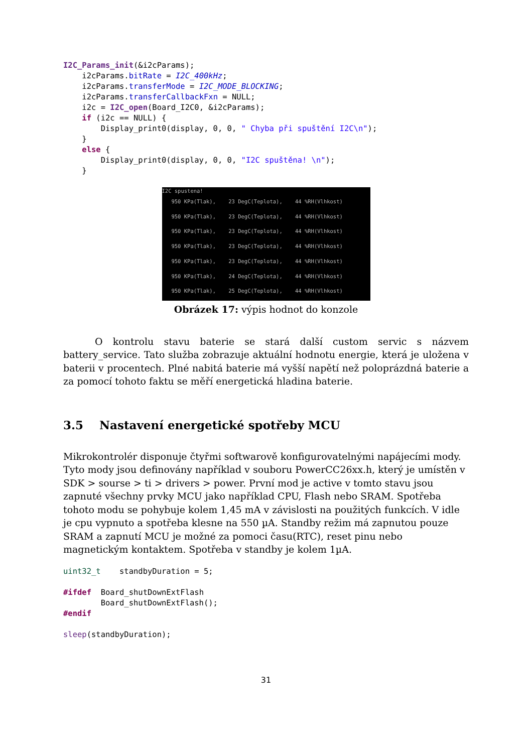I2C_Params_init(&i2cParams);
    i2cParams.bitRate = I2C_400kHz;
    i2cParams.transferMode = I2C_MODE_BLOCKING;
    i2cParams.transferCallbackFxn = NULL;
    i2c = I2C_open(Board_I2C0, &i2cParams);
    if (i2c == NULL) {
        Display_print0(display, 0, 0, " Chyba při spuštění I2C\n");
    }
    else {
        Display_print0(display, 0, 0, "I2C spuštěna! \n");
    }
I2C spustena!
950 KPa(Tlak), 23 DegC(Teplota), 44 %RH(Vlhkost)
950 KPa(Tlak), 23 DegC(Teplota), 44 %RH(Vlhkost)
950 KPa(Tlak), 23 DegC(Teplota), 44 %RH(Vlhkost)
950 KPa(Tlak), 23 DegC(Teplota), 44 %RH(Vlhkost)
950 KPa(Tlak), 23 DegC(Teplota), 44 %RH(Vlhkost)
950 KPa(Tlak), 24 DegC(Teplota), 44 %RH(Vlhkost)
950 KPa(Tlak), 25 DegC(Teplota), 44 %RH(Vlhkost)
Obrázek 17: výpis hodnot do konzole
O kontrolu stavu baterie se stará další custom servic s názvem battery_service. Tato služba zobrazuje aktuální hodnotu energie, která je uložena v baterii v procentech. Plné nabitá baterie má vyšší napětí než poloprázdná baterie a za pomocí tohoto faktu se měří energetická hladina baterie.
3.5 Nastavení energetické spotřeby MCU
Mikrokontrolér disponuje čtyřmi softwarově konfigurovatelnými napájecími mody. Tyto mody jsou definovány například v souboru PowerCC26xx.h, který je umístěn v SDK > sourse > ti > drivers > power. První mod je active v tomto stavu jsou zapnuté všechny prvky MCU jako například CPU, Flash nebo SRAM. Spotřeba tohoto modu se pohybuje kolem 1,45 mA v závislosti na použitých funkcích. V idle je cpu vypnuto a spotřeba klesne na 550 µA. Standby režim má zapnutou pouze SRAM a zapnutí MCU je možné za pomoci času(RTC), reset pinu nebo magnetickým kontaktem. Spotřeba v standby je kolem 1µA.
uint32_t    standbyDuration = 5;

#ifdef  Board_shutDownExtFlash
        Board_shutDownExtFlash();
#endif

sleep(standbyDuration);
31